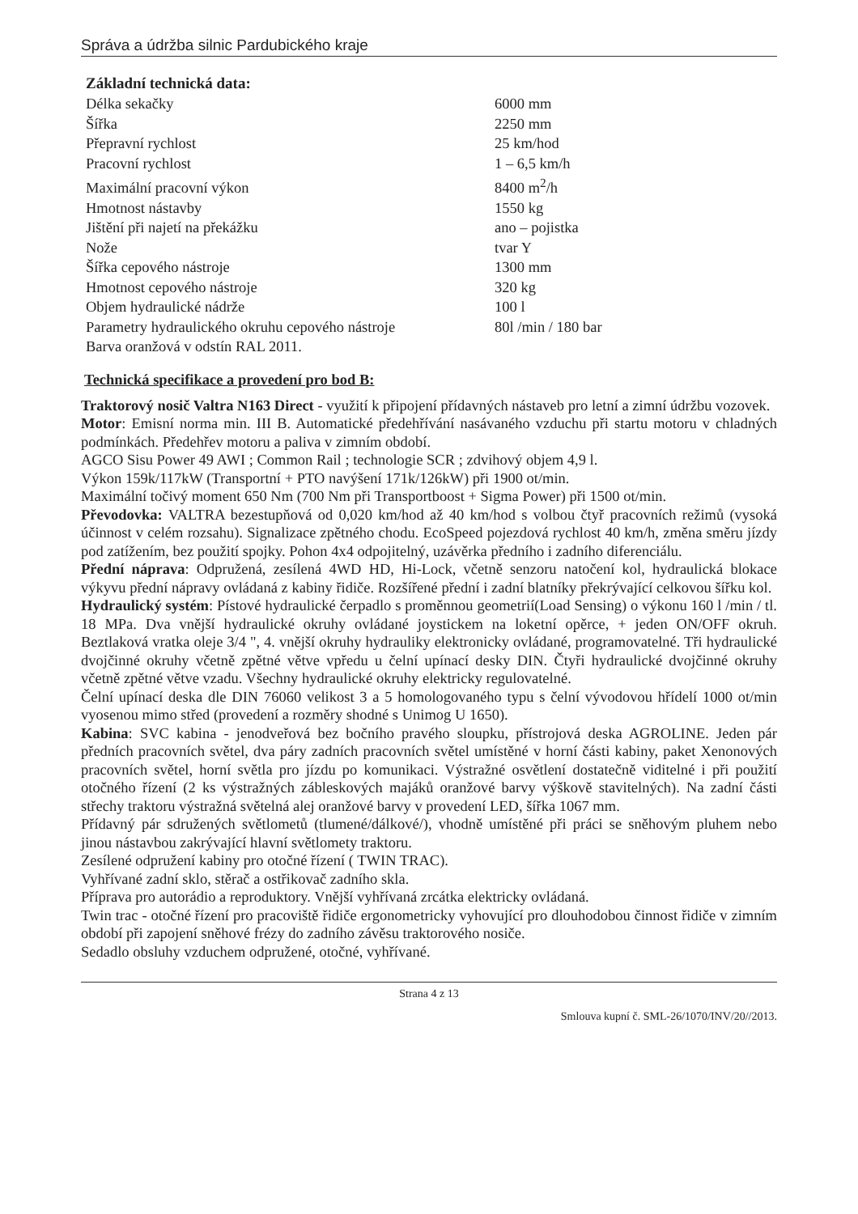Správa a údržba silnic Pardubického kraje
Základní technická data:
| Délka sekačky | 6000 mm |
| Šířka | 2250 mm |
| Přepravní rychlost | 25 km/hod |
| Pracovní rychlost | 1 – 6,5 km/h |
| Maximální pracovní výkon | 8400 m<sup>2</sup>/h |
| Hmotnost nástavby | 1550 kg |
| Jištění při najetí na překážku | ano – pojistka |
| Nože | tvar Y |
| Šířka cepového nástroje | 1300 mm |
| Hmotnost cepového nástroje | 320 kg |
| Objem hydraulické nádrže | 100 l |
| Parametry hydraulického okruhu cepového nástroje | 80l /min / 180 bar |
| Barva oranžová v odstín RAL 2011. | |
Technická specifikace a provedení pro bod B:
Traktorový nosič Valtra N163 Direct - využití k připojení přídavných nástaveb pro letní a zimní údržbu vozovek.
Motor: Emisní norma min. III B. Automatické předehřívání nasávaného vzduchu při startu motoru v chladných podmínkách. Předehřev motoru a paliva v zimním období.
AGCO Sisu Power 49 AWI ; Common Rail ; technologie SCR ; zdvihový objem 4,9 l.
Výkon 159k/117kW (Transportní + PTO navýšení 171k/126kW) při 1900 ot/min.
Maximální točivý moment 650 Nm (700 Nm při Transportboost + Sigma Power) při 1500 ot/min.
Převodovka: VALTRA bezestupňová od 0,020 km/hod až 40 km/hod s volbou čtyř pracovních režimů (vysoká účinnost v celém rozsahu). Signalizace zpětného chodu. EcoSpeed pojezdová rychlost 40 km/h, změna směru jízdy pod zatížením, bez použití spojky. Pohon 4x4 odpojitelný, uzávěrka předního i zadního diferenciálu.
Přední náprava: Odpružená, zesílená 4WD HD, Hi-Lock, včetně senzoru natočení kol, hydraulická blokace výkyvu přední nápravy ovládaná z kabiny řidiče. Rozšířené přední i zadní blatníky překrývající celkovou šířku kol.
Hydraulický systém: Pístové hydraulické čerpadlo s proměnnou geometrií(Load Sensing) o výkonu 160 l /min / tl. 18 MPa. Dva vnější hydraulické okruhy ovládané joystickem na loketní opěrce, + jeden ON/OFF okruh. Beztlaková vratka oleje 3/4 ", 4. vnější okruhy hydrauliky elektronicky ovládané, programovatelné. Tři hydraulické dvojčinné okruhy včetně zpětné větve vpředu u čelní upínací desky DIN. Čtyři hydraulické dvojčinné okruhy včetně zpětné větve vzadu. Všechny hydraulické okruhy elektricky regulovatelné.
Čelní upínací deska dle DIN 76060 velikost 3 a 5 homologovaného typu s čelní vývodovou hřídelí 1000 ot/min vyosenou mimo střed (provedení a rozměry shodné s Unimog U 1650).
Kabina: SVC kabina - jenodveřová bez bočního pravého sloupku, přístrojová deska AGROLINE. Jeden pár předních pracovních světel, dva páry zadních pracovních světel umístěné v horní části kabiny, paket Xenonových pracovních světel, horní světla pro jízdu po komunikaci. Výstražné osvětlení dostatečně viditelné i při použití otočného řízení (2 ks výstražných zábleskových majáků oranžové barvy výškově stavitelných). Na zadní části střechy traktoru výstražná světelná alej oranžové barvy v provedení LED, šířka 1067 mm.
Přídavný pár sdružených světlometů (tlumené/dálkové/), vhodně umístěné při práci se sněhovým pluhem nebo jinou nástavbou zakrývající hlavní světlomety traktoru.
Zesílené odpružení kabiny pro otočné řízení ( TWIN TRAC).
Vyhřívané zadní sklo, stěrač a ostřikovač zadního skla.
Příprava pro autorádio a reproduktory. Vnější vyhřívaná zrcátka elektricky ovládaná.
Twin trac - otočné řízení pro pracoviště řidiče ergonometricky vyhovující pro dlouhodobou činnost řidiče v zimním období při zapojení sněhové frézy do zadního závěsu traktorového nosiče.
Sedadlo obsluhy vzduchem odpružené, otočné, vyhřívané.
Strana 4 z 13
Smlouva kupní č. SML-26/1070/INV/20//2013.